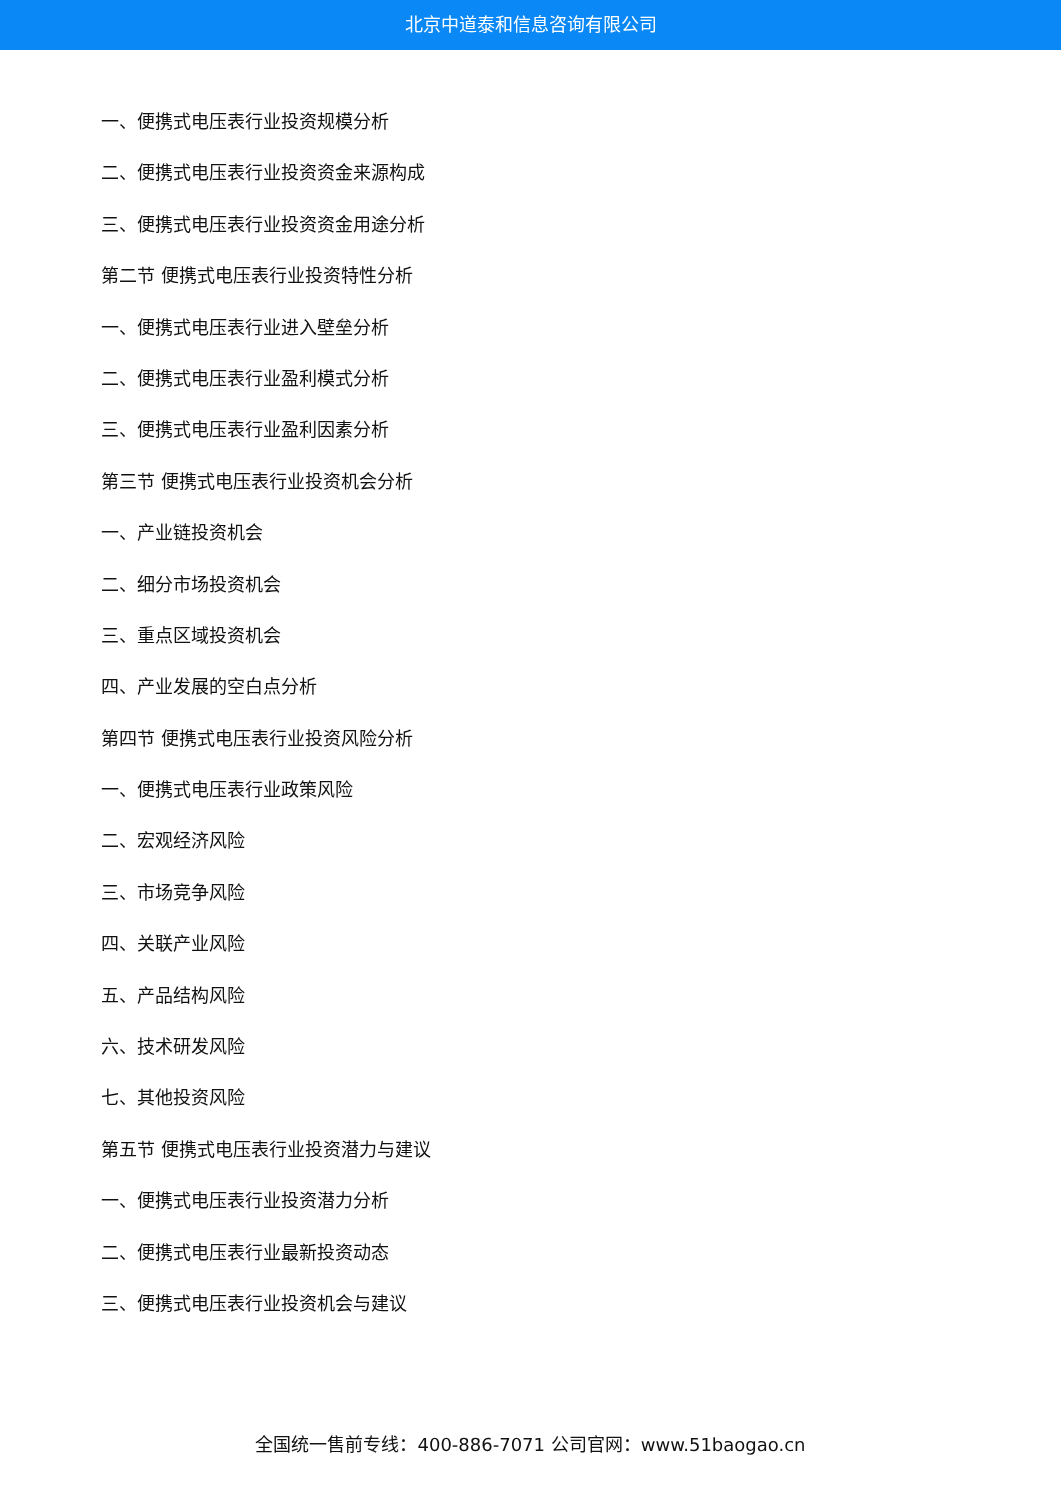北京中道泰和信息咨询有限公司
一、便携式电压表行业投资规模分析
二、便携式电压表行业投资资金来源构成
三、便携式电压表行业投资资金用途分析
第二节 便携式电压表行业投资特性分析
一、便携式电压表行业进入壁垒分析
二、便携式电压表行业盈利模式分析
三、便携式电压表行业盈利因素分析
第三节 便携式电压表行业投资机会分析
一、产业链投资机会
二、细分市场投资机会
三、重点区域投资机会
四、产业发展的空白点分析
第四节 便携式电压表行业投资风险分析
一、便携式电压表行业政策风险
二、宏观经济风险
三、市场竞争风险
四、关联产业风险
五、产品结构风险
六、技术研发风险
七、其他投资风险
第五节 便携式电压表行业投资潜力与建议
一、便携式电压表行业投资潜力分析
二、便携式电压表行业最新投资动态
三、便携式电压表行业投资机会与建议
全国统一售前专线：400-886-7071 公司官网：www.51baogao.cn